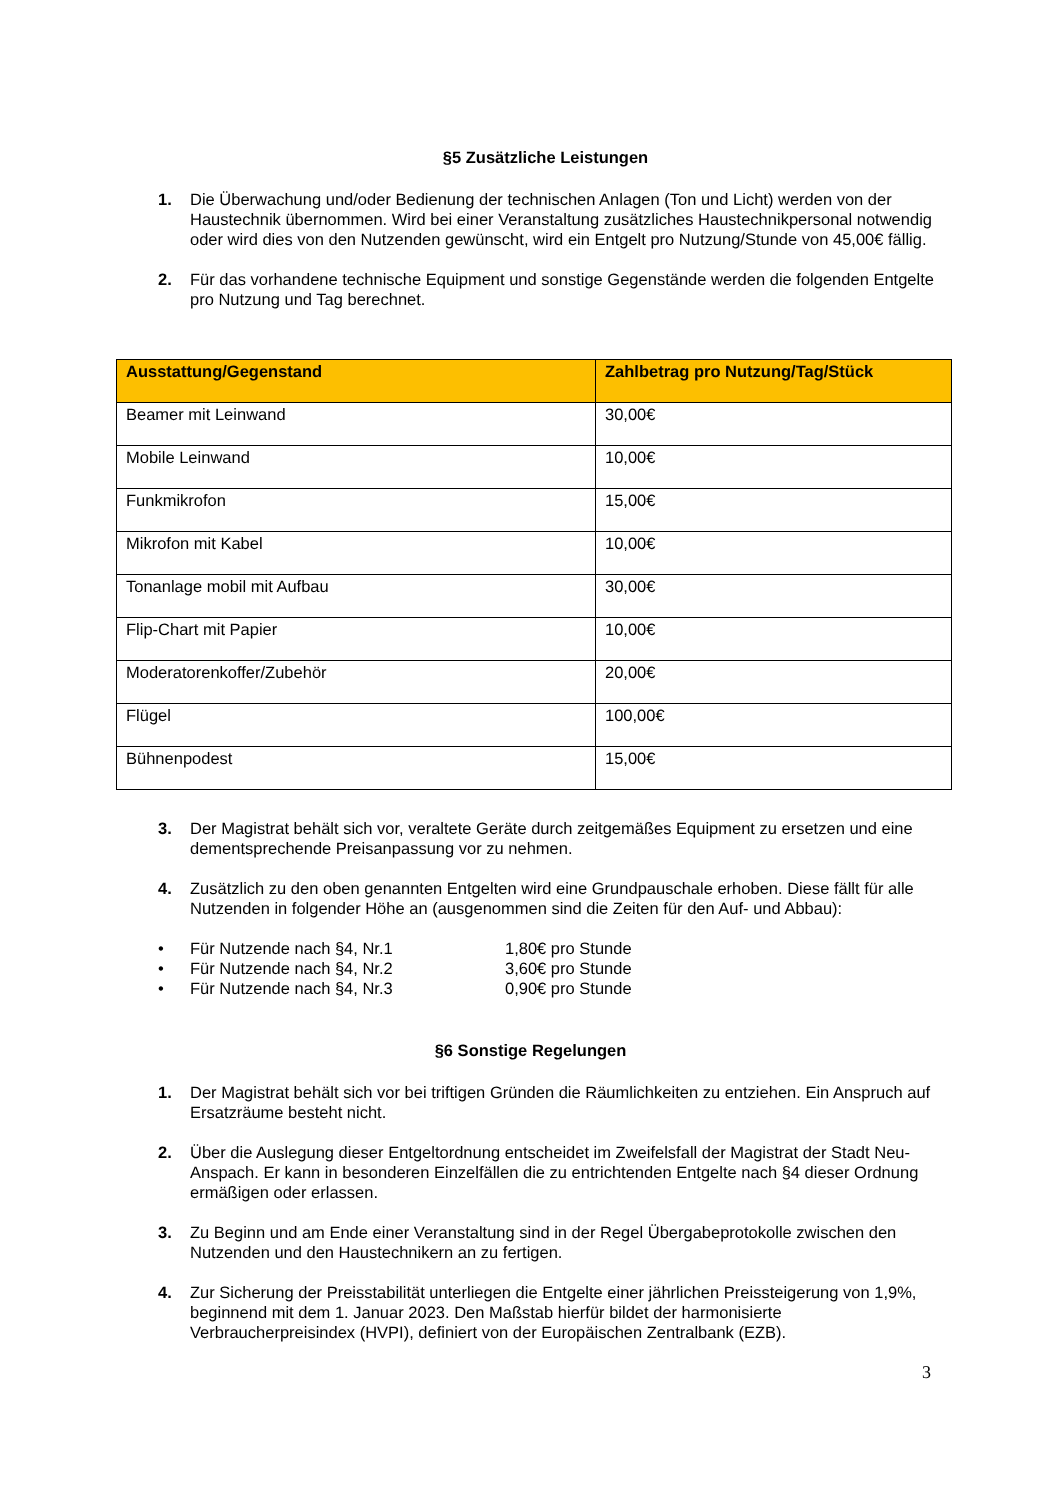§5 Zusätzliche Leistungen
1. Die Überwachung und/oder Bedienung der technischen Anlagen (Ton und Licht) werden von der Haustechnik übernommen. Wird bei einer Veranstaltung zusätzliches Haustechnikpersonal notwendig oder wird dies von den Nutzenden gewünscht, wird ein Entgelt pro Nutzung/Stunde von 45,00€ fällig.
2. Für das vorhandene technische Equipment und sonstige Gegenstände werden die folgenden Entgelte pro Nutzung und Tag berechnet.
| Ausstattung/Gegenstand | Zahlbetrag pro Nutzung/Tag/Stück |
| --- | --- |
| Beamer mit Leinwand | 30,00€ |
| Mobile Leinwand | 10,00€ |
| Funkmikrofon | 15,00€ |
| Mikrofon mit Kabel | 10,00€ |
| Tonanlage mobil mit Aufbau | 30,00€ |
| Flip-Chart mit Papier | 10,00€ |
| Moderatorenkoffer/Zubehör | 20,00€ |
| Flügel | 100,00€ |
| Bühnenpodest | 15,00€ |
3. Der Magistrat behält sich vor, veraltete Geräte durch zeitgemäßes Equipment zu ersetzen und eine dementsprechende Preisanpassung vor zu nehmen.
4. Zusätzlich zu den oben genannten Entgelten wird eine Grundpauschale erhoben. Diese fällt für alle Nutzenden in folgender Höhe an (ausgenommen sind die Zeiten für den Auf- und Abbau):
• Für Nutzende nach §4, Nr.1 1,80€ pro Stunde
• Für Nutzende nach §4, Nr.2 3,60€ pro Stunde
• Für Nutzende nach §4, Nr.3 0,90€ pro Stunde
§6 Sonstige Regelungen
1. Der Magistrat behält sich vor bei triftigen Gründen die Räumlichkeiten zu entziehen. Ein Anspruch auf Ersatzräume besteht nicht.
2. Über die Auslegung dieser Entgeltordnung entscheidet im Zweifelsfall der Magistrat der Stadt Neu-Anspach. Er kann in besonderen Einzelfällen die zu entrichtenden Entgelte nach §4 dieser Ordnung ermäßigen oder erlassen.
3. Zu Beginn und am Ende einer Veranstaltung sind in der Regel Übergabeprotokolle zwischen den Nutzenden und den Haustechnikern an zu fertigen.
4. Zur Sicherung der Preisstabilität unterliegen die Entgelte einer jährlichen Preissteigerung von 1,9%, beginnend mit dem 1. Januar 2023. Den Maßstab hierfür bildet der harmonisierte Verbraucherpreisindex (HVPI), definiert von der Europäischen Zentralbank (EZB).
3